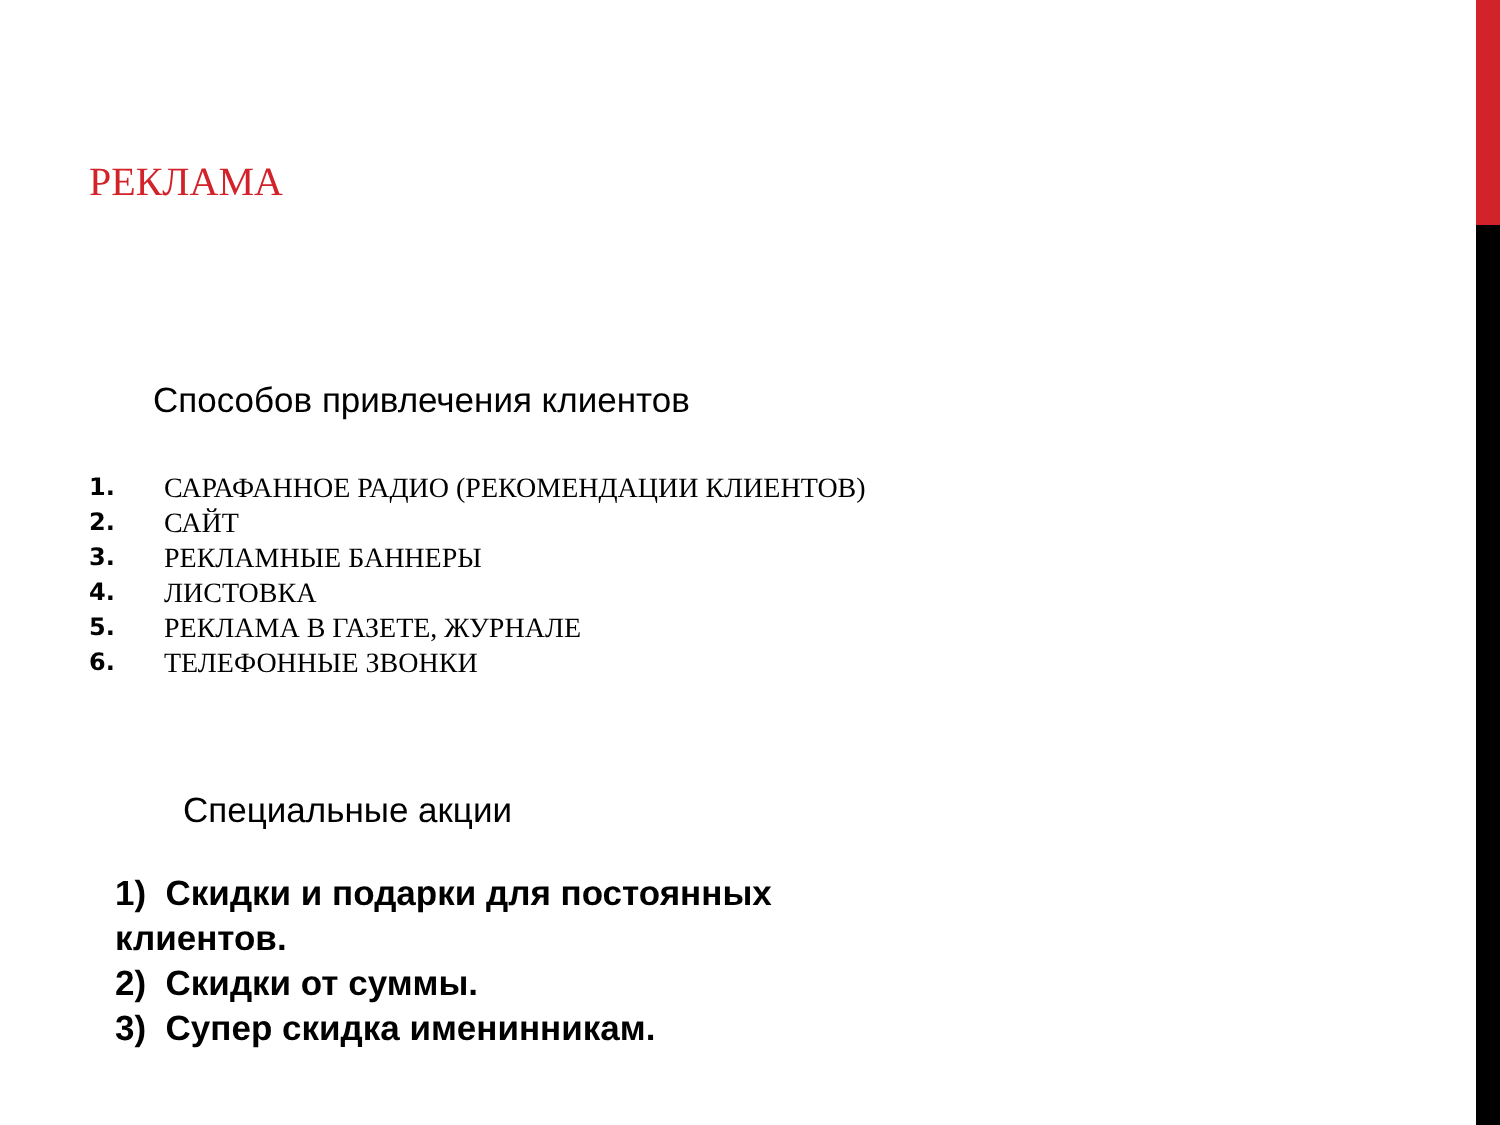РЕКЛАМА
Способов привлечения клиентов
1. САРАФАННОЕ РАДИО (РЕКОМЕНДАЦИИ КЛИЕНТОВ)
2. САЙТ
3. РЕКЛАМНЫЕ БАННЕРЫ
4. ЛИСТОВКА
5. РЕКЛАМА В ГАЗЕТЕ, ЖУРНАЛЕ
6. ТЕЛЕФОННЫЕ ЗВОНКИ
Специальные акции
1) Скидки и подарки для постоянных клиентов.
2) Скидки от суммы.
3) Супер скидка именинникам.